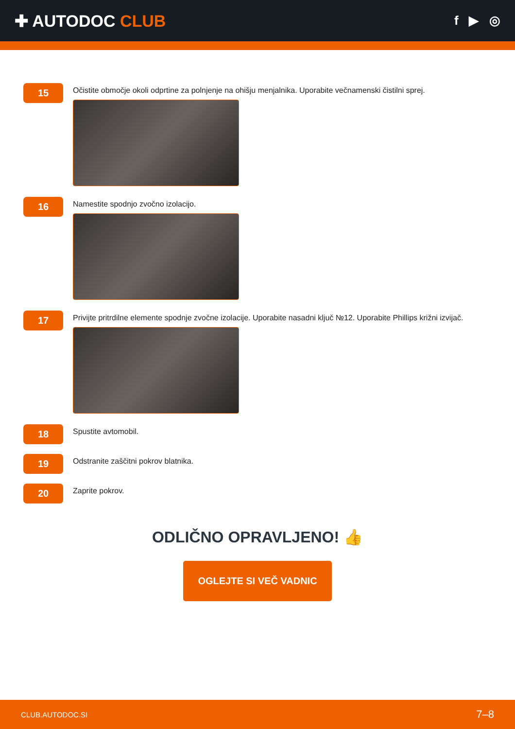✚ AUTODOC CLUB
f ▶ ◎
15
Očistite območje okoli odprtine za polnjenje na ohišju menjalnika. Uporabite večnamenski čistilni sprej.
16
Namestite spodnjo zvočno izolacijo.
17
Privijte pritrdilne elemente spodnje zvočne izolacije. Uporabite nasadni ključ №12. Uporabite Phillips križni izvijač.
18
Spustite avtomobil.
19
Odstranite zaščitni pokrov blatnika.
20
Zaprite pokrov.
ODLIČNO OPRAVLJENO! 👍
OGLEJTE SI VEČ VADNIC
CLUB.AUTODOC.SI 7–8